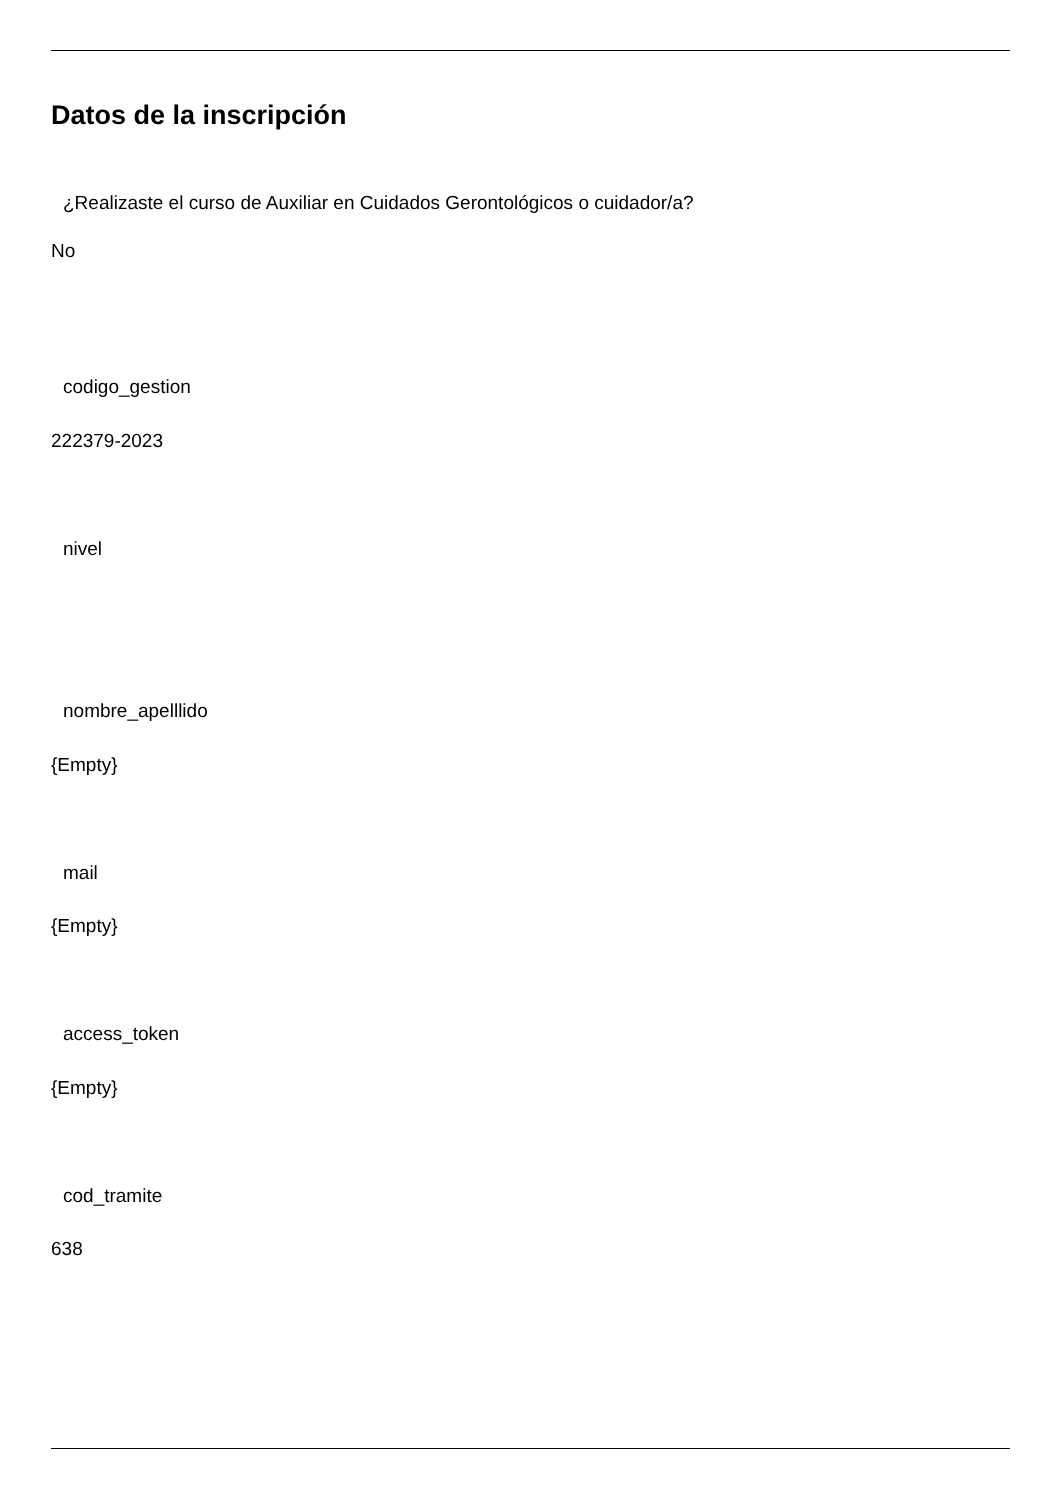Datos de la inscripción
¿Realizaste el curso de Auxiliar en Cuidados Gerontológicos o cuidador/a?
No
codigo_gestion
222379-2023
nivel
nombre_apelllido
{Empty}
mail
{Empty}
access_token
{Empty}
cod_tramite
638